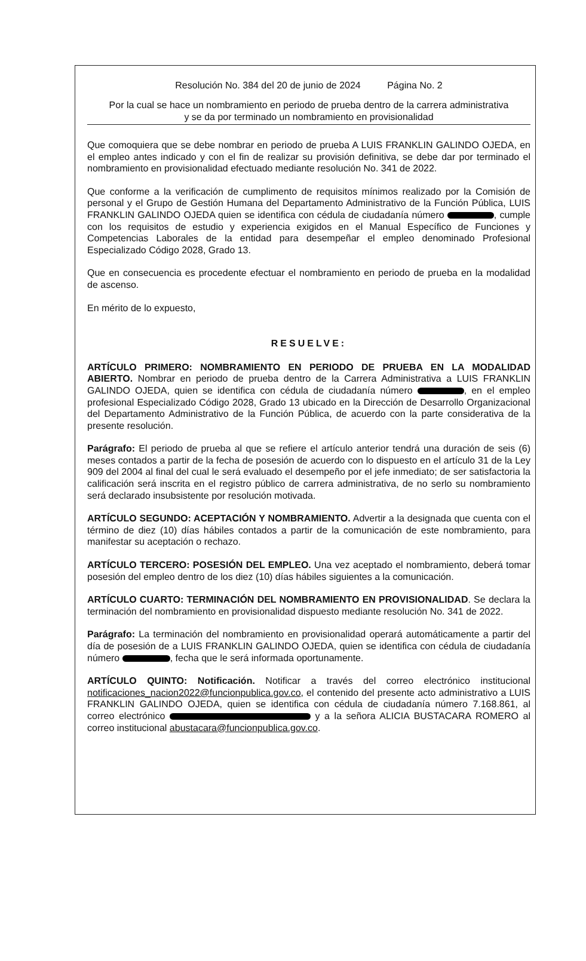Resolución No. 384 del 20 de junio de 2024 Página No. 2
Por la cual se hace un nombramiento en periodo de prueba dentro de la carrera administrativa
y se da por terminado un nombramiento en provisionalidad
Que comoquiera que se debe nombrar en periodo de prueba A LUIS FRANKLIN GALINDO OJEDA, en el empleo antes indicado y con el fin de realizar su provisión definitiva, se debe dar por terminado el nombramiento en provisionalidad efectuado mediante resolución No. 341 de 2022.
Que conforme a la verificación de cumplimento de requisitos mínimos realizado por la Comisión de personal y el Grupo de Gestión Humana del Departamento Administrativo de la Función Pública, LUIS FRANKLIN GALINDO OJEDA quien se identifica con cédula de ciudadanía número , cumple con los requisitos de estudio y experiencia exigidos en el Manual Específico de Funciones y Competencias Laborales de la entidad para desempeñar el empleo denominado Profesional Especializado Código 2028, Grado 13.
Que en consecuencia es procedente efectuar el nombramiento en periodo de prueba en la modalidad de ascenso.
En mérito de lo expuesto,
RESUELVE:
ARTÍCULO PRIMERO: NOMBRAMIENTO EN PERIODO DE PRUEBA EN LA MODALIDAD ABIERTO. Nombrar en periodo de prueba dentro de la Carrera Administrativa a LUIS FRANKLIN GALINDO OJEDA, quien se identifica con cédula de ciudadanía número , en el empleo profesional Especializado Código 2028, Grado 13 ubicado en la Dirección de Desarrollo Organizacional del Departamento Administrativo de la Función Pública, de acuerdo con la parte considerativa de la presente resolución.
Parágrafo: El periodo de prueba al que se refiere el artículo anterior tendrá una duración de seis (6) meses contados a partir de la fecha de posesión de acuerdo con lo dispuesto en el artículo 31 de la Ley 909 del 2004 al final del cual le será evaluado el desempeño por el jefe inmediato; de ser satisfactoria la calificación será inscrita en el registro público de carrera administrativa, de no serlo su nombramiento será declarado insubsistente por resolución motivada.
ARTÍCULO SEGUNDO: ACEPTACIÓN Y NOMBRAMIENTO. Advertir a la designada que cuenta con el término de diez (10) días hábiles contados a partir de la comunicación de este nombramiento, para manifestar su aceptación o rechazo.
ARTÍCULO TERCERO: POSESIÓN DEL EMPLEO. Una vez aceptado el nombramiento, deberá tomar posesión del empleo dentro de los diez (10) días hábiles siguientes a la comunicación.
ARTÍCULO CUARTO: TERMINACIÓN DEL NOMBRAMIENTO EN PROVISIONALIDAD. Se declara la terminación del nombramiento en provisionalidad dispuesto mediante resolución No. 341 de 2022.
Parágrafo: La terminación del nombramiento en provisionalidad operará automáticamente a partir del día de posesión de a LUIS FRANKLIN GALINDO OJEDA, quien se identifica con cédula de ciudadanía número , fecha que le será informada oportunamente.
ARTÍCULO QUINTO: Notificación. Notificar a través del correo electrónico institucional notificaciones_nacion2022@funcionpublica.gov.co, el contenido del presente acto administrativo a LUIS FRANKLIN GALINDO OJEDA, quien se identifica con cédula de ciudadanía número 7.168.861, al correo electrónico y a la señora ALICIA BUSTACARA ROMERO al correo institucional abustacara@funcionpublica.gov.co.